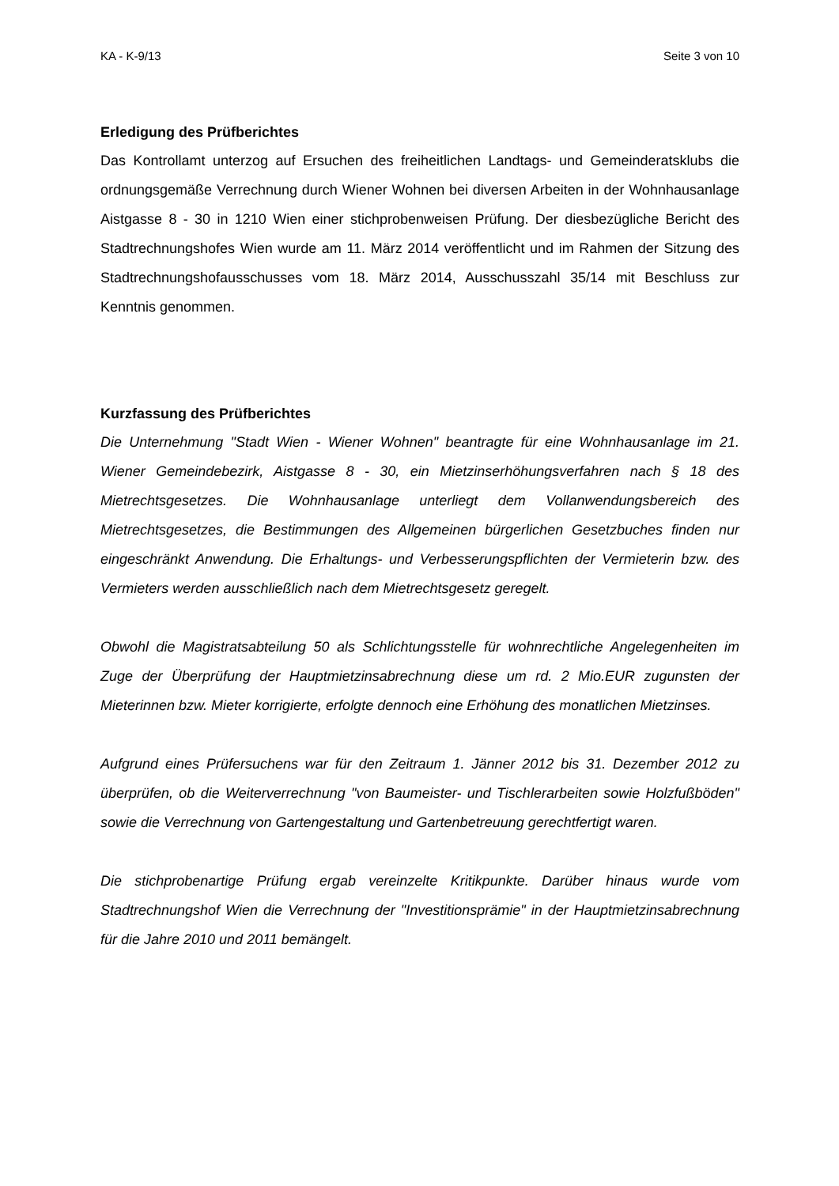KA - K-9/13 Seite 3 von 10
Erledigung des Prüfberichtes
Das Kontrollamt unterzog auf Ersuchen des freiheitlichen Landtags- und Gemeinderats­klubs die ordnungsgemäße Verrechnung durch Wiener Wohnen bei diversen Arbeiten in der Wohnhausanlage Aistgasse 8 - 30 in 1210 Wien einer stichprobenweisen Prü­fung. Der diesbezügliche Bericht des Stadtrechnungshofes Wien wurde am 11. März 2014 veröffentlicht und im Rahmen der Sitzung des Stadtrechnungshofausschusses vom 18. März 2014, Ausschusszahl 35/14 mit Beschluss zur Kenntnis genommen.
Kurzfassung des Prüfberichtes
Die Unternehmung "Stadt Wien - Wiener Wohnen" beantragte für eine Wohnhausanla­ge im 21. Wiener Gemeindebezirk, Aistgasse 8 - 30, ein Mietzinserhöhungsverfahren nach § 18 des Mietrechtsgesetzes. Die Wohnhausanlage unterliegt dem Vollanwen­dungsbereich des Mietrechtsgesetzes, die Bestimmungen des Allgemeinen bürgerli­chen Gesetzbuches finden nur eingeschränkt Anwendung. Die Erhaltungs- und Verbes­serungspflichten der Vermieterin bzw. des Vermieters werden ausschließlich nach dem Mietrechtsgesetz geregelt.
Obwohl die Magistratsabteilung 50 als Schlichtungsstelle für wohnrechtliche Ange­legenheiten im Zuge der Überprüfung der Hauptmietzinsabrechnung diese um rd. 2 Mio.EUR zugunsten der Mieterinnen bzw. Mieter korrigierte, erfolgte dennoch eine Erhöhung des monatlichen Mietzinses.
Aufgrund eines Prüfersuchens war für den Zeitraum 1. Jänner 2012 bis 31. Dezember 2012 zu überprüfen, ob die Weiterverrechnung "von Baumeister- und Tischlerarbeiten sowie Holzfußböden" sowie die Verrechnung von Gartengestaltung und Gartenbetreu­ung gerechtfertigt waren.
Die stichprobenartige Prüfung ergab vereinzelte Kritikpunkte. Darüber hinaus wurde vom Stadtrechnungshof Wien die Verrechnung der "Investitionsprämie" in der Haupt­mietzinsabrechnung für die Jahre 2010 und 2011 bemängelt.